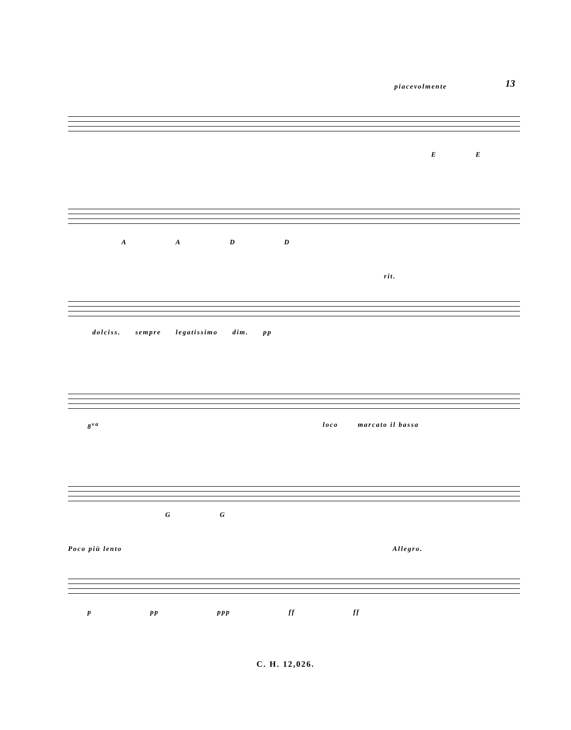13
piacevolmente
EE
AADD
rit.
dolciss. sempre legatissimo dim. pp
8<sup>va</sup> loco marcato il bassa
GG
Poco più lento Allegro.
ppp ppp ff ff
C. H. 12,026.